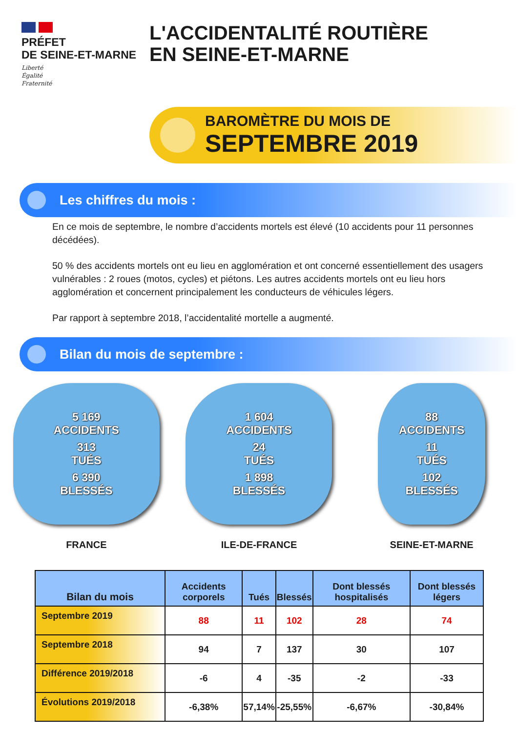PRÉFET
DE SEINE-ET-MARNE
Liberté
Égalité
Fraternité
L'ACCIDENTALITÉ ROUTIÈRE
EN SEINE-ET-MARNE
BAROMÈTRE DU MOIS DE
SEPTEMBRE 2019
Les chiffres du mois :
En ce mois de septembre, le nombre d’accidents mortels est élevé (10 accidents pour 11 personnes décédées).
50 % des accidents mortels ont eu lieu en agglomération et ont concerné essentiellement des usagers vulnérables : 2 roues (motos, cycles) et piétons. Les autres accidents mortels ont eu lieu hors agglomération et concernent principalement les conducteurs de véhicules légers.
Par rapport à septembre 2018, l’accidentalité mortelle a augmenté.
Bilan du mois de septembre :
5 169
ACCIDENTS
313
TUÉS
6 390
BLESSÉS
FRANCE
1 604
ACCIDENTS
24
TUÉS
1 898
BLESSÉS
ILE-DE-FRANCE
88
ACCIDENTS
11
TUÉS
102
BLESSÉS
SEINE-ET-MARNE
| Bilan du mois | Accidents corporels | Tués | Blessés | Dont blessés hospitalisés | Dont blessés légers |
| --- | --- | --- | --- | --- | --- |
| Septembre 2019 | 88 | 11 | 102 | 28 | 74 |
| Septembre 2018 | 94 | 7 | 137 | 30 | 107 |
| Différence 2019/2018 | -6 | 4 | -35 | -2 | -33 |
| Évolutions 2019/2018 | -6,38% | 57,14% | -25,55% | -6,67% | -30,84% |